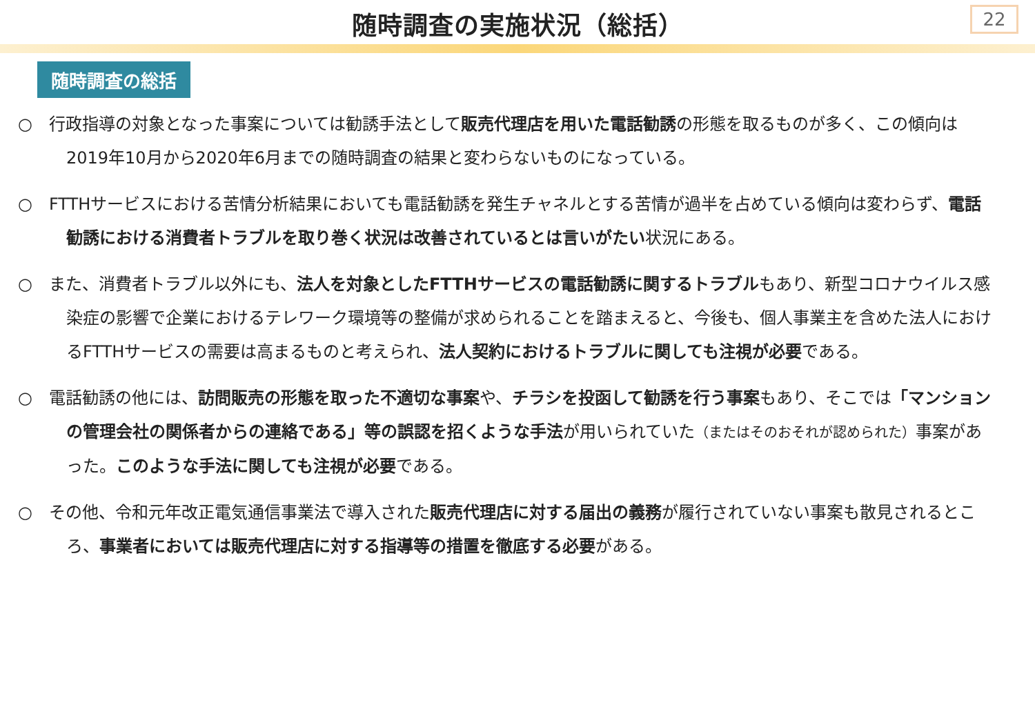随時調査の実施状況（総括）
22
随時調査の総括
○ 行政指導の対象となった事案については勧誘手法として販売代理店を用いた電話勧誘の形態を取るものが多く、この傾向は2019年10月から2020年6月までの随時調査の結果と変わらないものになっている。
○ FTTHサービスにおける苦情分析結果においても電話勧誘を発生チャネルとする苦情が過半を占めている傾向は変わらず、電話勧誘における消費者トラブルを取り巻く状況は改善されているとは言いがたい状況にある。
○ また、消費者トラブル以外にも、法人を対象としたFTTHサービスの電話勧誘に関するトラブルもあり、新型コロナウイルス感染症の影響で企業におけるテレワーク環境等の整備が求められることを踏まえると、今後も、個人事業主を含めた法人におけるFTTHサービスの需要は高まるものと考えられ、法人契約におけるトラブルに関しても注視が必要である。
○ 電話勧誘の他には、訪問販売の形態を取った不適切な事案や、チラシを投函して勧誘を行う事案もあり、そこでは「マンションの管理会社の関係者からの連絡である」等の誤認を招くような手法が用いられていた（またはそのおそれが認められた）事案があった。このような手法に関しても注視が必要である。
○ その他、令和元年改正電気通信事業法で導入された販売代理店に対する届出の義務が履行されていない事案も散見されるところ、事業者においては販売代理店に対する指導等の措置を徹底する必要がある。